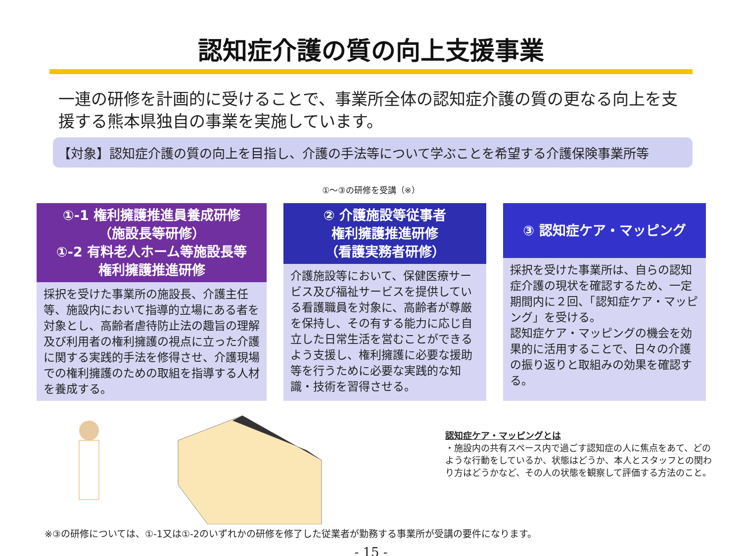認知症介護の質の向上支援事業
一連の研修を計画的に受けることで、事業所全体の認知症介護の質の更なる向上を支援する熊本県独自の事業を実施しています。
【対象】認知症介護の質の向上を目指し、介護の手法等について学ぶことを希望する介護保険事業所等
①～③の研修を受講（※）
①-1 権利擁護推進員養成研修
（施設長等研修）
①-2 有料老人ホーム等施設長等
権利擁護推進研修
採択を受けた事業所の施設長、介護主任等、施設内において指導的立場にある者を対象とし、高齢者虐待防止法の趣旨の理解及び利用者の権利擁護の視点に立った介護に関する実践的手法を修得させ、介護現場での権利擁護のための取組を指導する人材を養成する。
② 介護施設等従事者
権利擁護推進研修
（看護実務者研修）
介護施設等において、保健医療サービス及び福祉サービスを提供している看護職員を対象に、高齢者が尊厳を保持し、その有する能力に応じ自立した日常生活を営むことができるよう支援し、権利擁護に必要な援助等を行うために必要な実践的な知識・技術を習得させる。
③ 認知症ケア・マッピング
採択を受けた事業所は、自らの認知症介護の現状を確認するため、一定期間内に２回、「認知症ケア・マッピング」を受ける。
認知症ケア・マッピングの機会を効果的に活用することで、日々の介護の振り返りと取組みの効果を確認する。
認知症ケア・マッピングとは
・施設内の共有スペース内で過ごす認知症の人に焦点をあて、どのような行動をしているか、状態はどうか、本人とスタッフとの関わり方はどうかなど、その人の状態を観察して評価する方法のこと。
※③の研修については、①-1又は①-2のいずれかの研修を修了した従業者が勤務する事業所が受講の要件になります。
- 15 -